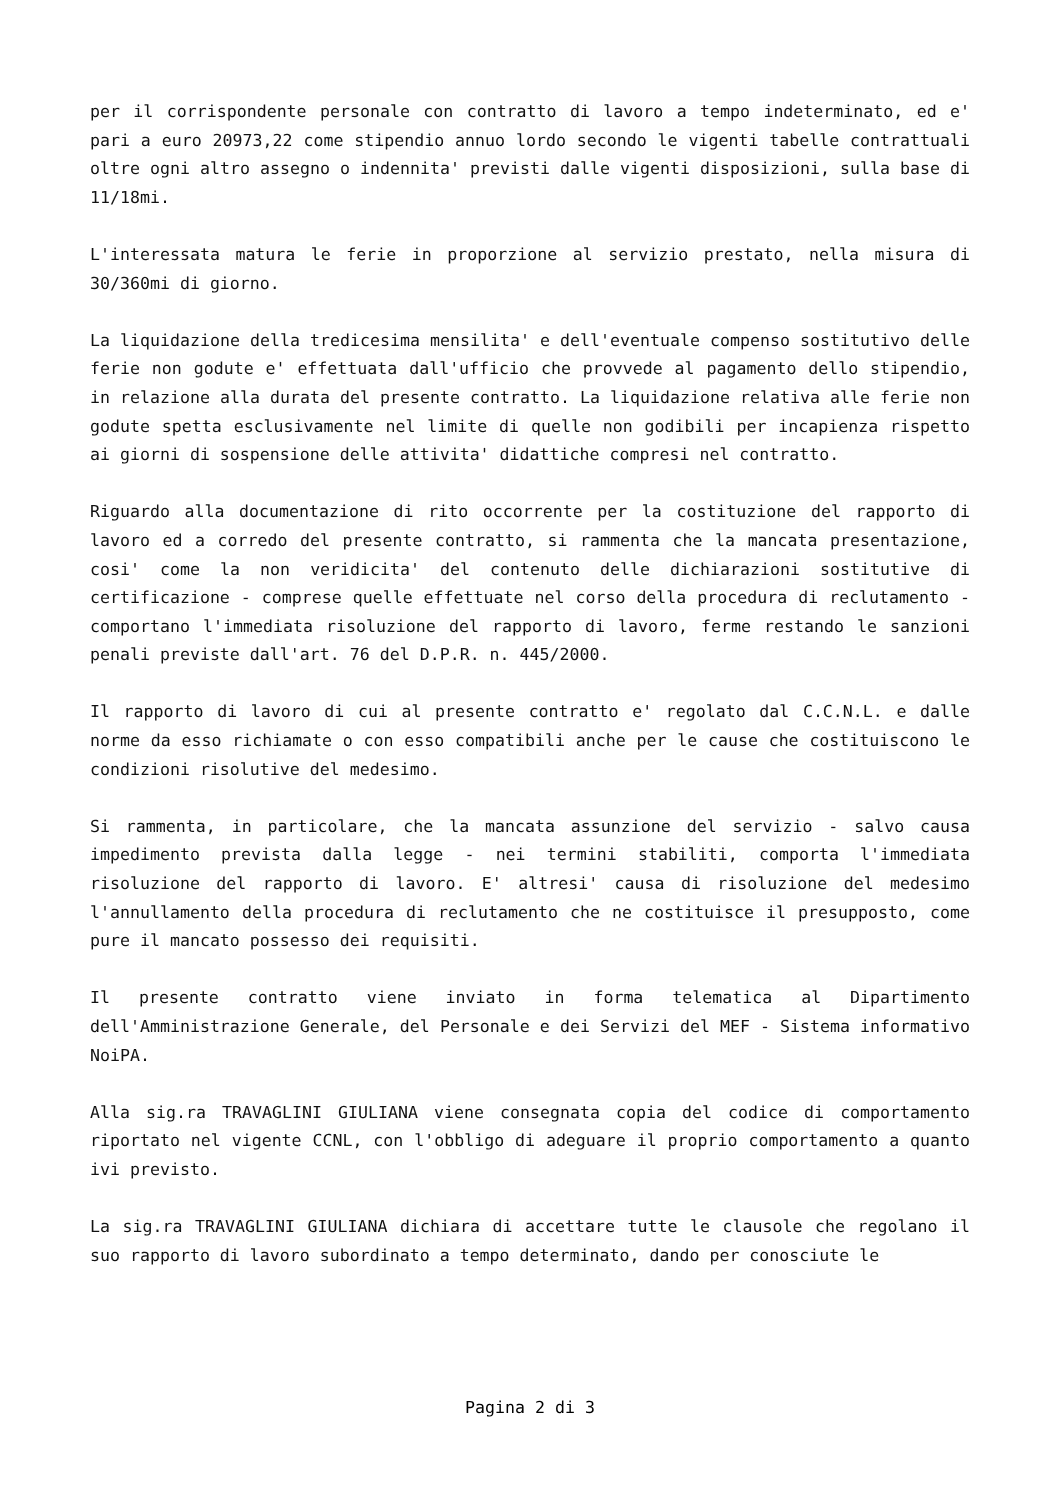per il corrispondente personale con contratto di lavoro a tempo indeterminato, ed e' pari a euro 20973,22 come stipendio annuo lordo secondo le vigenti tabelle contrattuali oltre ogni altro assegno o indennita' previsti dalle vigenti disposizioni, sulla base di 11/18mi.
L'interessata matura le ferie in proporzione al servizio prestato, nella misura di 30/360mi di giorno.
La liquidazione della tredicesima mensilita' e dell'eventuale compenso sostitutivo delle ferie non godute e' effettuata dall'ufficio che provvede al pagamento dello stipendio, in relazione alla durata del presente contratto. La liquidazione relativa alle ferie non godute spetta esclusivamente nel limite di quelle non godibili per incapienza rispetto ai giorni di sospensione delle attivita' didattiche compresi nel contratto.
Riguardo alla documentazione di rito occorrente per la costituzione del rapporto di lavoro ed a corredo del presente contratto, si rammenta che la mancata presentazione, cosi' come la non veridicita' del contenuto delle dichiarazioni sostitutive di certificazione - comprese quelle effettuate nel corso della procedura di reclutamento - comportano l'immediata risoluzione del rapporto di lavoro, ferme restando le sanzioni penali previste dall'art. 76 del D.P.R. n. 445/2000.
Il rapporto di lavoro di cui al presente contratto e' regolato dal C.C.N.L. e dalle norme da esso richiamate o con esso compatibili anche per le cause che costituiscono le condizioni risolutive del medesimo.
Si rammenta, in particolare, che la mancata assunzione del servizio - salvo causa impedimento prevista dalla legge - nei termini stabiliti, comporta l'immediata risoluzione del rapporto di lavoro. E' altresi' causa di risoluzione del medesimo l'annullamento della procedura di reclutamento che ne costituisce il presupposto, come pure il mancato possesso dei requisiti.
Il presente contratto viene inviato in forma telematica al Dipartimento dell'Amministrazione Generale, del Personale e dei Servizi del MEF - Sistema informativo NoiPA.
Alla sig.ra TRAVAGLINI GIULIANA viene consegnata copia del codice di comportamento riportato nel vigente CCNL, con l'obbligo di adeguare il proprio comportamento a quanto ivi previsto.
La sig.ra TRAVAGLINI GIULIANA dichiara di accettare tutte le clausole che regolano il suo rapporto di lavoro subordinato a tempo determinato, dando per conosciute le
Pagina 2 di 3